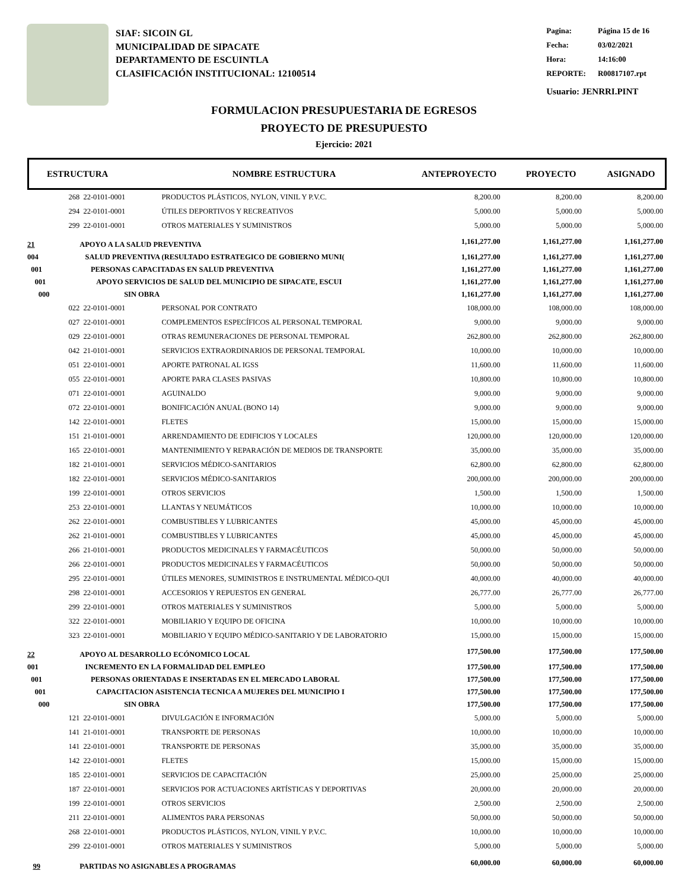SIAF: SICOIN GL
MUNICIPALIDAD DE SIPACATE
DEPARTAMENTO DE ESCUINTLA
CLASIFICACIÓN INSTITUCIONAL: 12100514
| Pagina: | Página 15 de 16 |
| Fecha: | 03/02/2021 |
| Hora: | 14:16:00 |
| REPORTE: | R00817107.rpt |
Usuario: JENRRI.PINT
FORMULACION PRESUPUESTARIA DE EGRESOS
PROYECTO DE PRESUPUESTO
Ejercicio: 2021
ESTRUCTURA NOMBRE ESTRUCTURA ANTEPROYECTO PROYECTO ASIGNADO
| 268 | 22-0101-0001 | PRODUCTOS PLÁSTICOS, NYLON, VINIL Y P.V.C. | 8,200.00 | 8,200.00 | 8,200.00 |
| 294 | 22-0101-0001 | ÚTILES DEPORTIVOS Y RECREATIVOS | 5,000.00 | 5,000.00 | 5,000.00 |
| 299 | 22-0101-0001 | OTROS MATERIALES Y SUMINISTROS | 5,000.00 | 5,000.00 | 5,000.00 |
| 21 | APOYO A LA SALUD PREVENTIVA | | 1,161,277.00 | 1,161,277.00 | 1,161,277.00 |
| 004 | SALUD PREVENTIVA (RESULTADO ESTRATEGICO DE GOBIERNO MUNI( | | 1,161,277.00 | 1,161,277.00 | 1,161,277.00 |
| 001 | PERSONAS CAPACITADAS EN SALUD PREVENTIVA | | 1,161,277.00 | 1,161,277.00 | 1,161,277.00 |
| 001 | APOYO SERVICIOS DE SALUD DEL MUNICIPIO DE SIPACATE, ESCUI | | 1,161,277.00 | 1,161,277.00 | 1,161,277.00 |
| 000 | SIN OBRA | | 1,161,277.00 | 1,161,277.00 | 1,161,277.00 |
| 022 | 22-0101-0001 | PERSONAL POR CONTRATO | 108,000.00 | 108,000.00 | 108,000.00 |
| 027 | 22-0101-0001 | COMPLEMENTOS ESPECÍFICOS AL PERSONAL TEMPORAL | 9,000.00 | 9,000.00 | 9,000.00 |
| 029 | 22-0101-0001 | OTRAS REMUNERACIONES DE PERSONAL TEMPORAL | 262,800.00 | 262,800.00 | 262,800.00 |
| 042 | 21-0101-0001 | SERVICIOS EXTRAORDINARIOS DE PERSONAL TEMPORAL | 10,000.00 | 10,000.00 | 10,000.00 |
| 051 | 22-0101-0001 | APORTE PATRONAL AL IGSS | 11,600.00 | 11,600.00 | 11,600.00 |
| 055 | 22-0101-0001 | APORTE PARA CLASES PASIVAS | 10,800.00 | 10,800.00 | 10,800.00 |
| 071 | 22-0101-0001 | AGUINALDO | 9,000.00 | 9,000.00 | 9,000.00 |
| 072 | 22-0101-0001 | BONIFICACIÓN ANUAL (BONO 14) | 9,000.00 | 9,000.00 | 9,000.00 |
| 142 | 22-0101-0001 | FLETES | 15,000.00 | 15,000.00 | 15,000.00 |
| 151 | 21-0101-0001 | ARRENDAMIENTO DE EDIFICIOS Y LOCALES | 120,000.00 | 120,000.00 | 120,000.00 |
| 165 | 22-0101-0001 | MANTENIMIENTO Y REPARACIÓN DE MEDIOS DE TRANSPORTE | 35,000.00 | 35,000.00 | 35,000.00 |
| 182 | 21-0101-0001 | SERVICIOS MÉDICO-SANITARIOS | 62,800.00 | 62,800.00 | 62,800.00 |
| 182 | 22-0101-0001 | SERVICIOS MÉDICO-SANITARIOS | 200,000.00 | 200,000.00 | 200,000.00 |
| 199 | 22-0101-0001 | OTROS SERVICIOS | 1,500.00 | 1,500.00 | 1,500.00 |
| 253 | 22-0101-0001 | LLANTAS Y NEUMÁTICOS | 10,000.00 | 10,000.00 | 10,000.00 |
| 262 | 22-0101-0001 | COMBUSTIBLES Y LUBRICANTES | 45,000.00 | 45,000.00 | 45,000.00 |
| 262 | 21-0101-0001 | COMBUSTIBLES Y LUBRICANTES | 45,000.00 | 45,000.00 | 45,000.00 |
| 266 | 21-0101-0001 | PRODUCTOS MEDICINALES Y FARMACÉUTICOS | 50,000.00 | 50,000.00 | 50,000.00 |
| 266 | 22-0101-0001 | PRODUCTOS MEDICINALES Y FARMACÉUTICOS | 50,000.00 | 50,000.00 | 50,000.00 |
| 295 | 22-0101-0001 | ÚTILES MENORES, SUMINISTROS E INSTRUMENTAL MÉDICO-QUI | 40,000.00 | 40,000.00 | 40,000.00 |
| 298 | 22-0101-0001 | ACCESORIOS Y REPUESTOS EN GENERAL | 26,777.00 | 26,777.00 | 26,777.00 |
| 299 | 22-0101-0001 | OTROS MATERIALES Y SUMINISTROS | 5,000.00 | 5,000.00 | 5,000.00 |
| 322 | 22-0101-0001 | MOBILIARIO Y EQUIPO DE OFICINA | 10,000.00 | 10,000.00 | 10,000.00 |
| 323 | 22-0101-0001 | MOBILIARIO Y EQUIPO MÉDICO-SANITARIO Y DE LABORATORIO | 15,000.00 | 15,000.00 | 15,000.00 |
| 22 | APOYO AL DESARROLLO ECÓNOMICO LOCAL | | 177,500.00 | 177,500.00 | 177,500.00 |
| 001 | INCREMENTO EN LA FORMALIDAD DEL EMPLEO | | 177,500.00 | 177,500.00 | 177,500.00 |
| 001 | PERSONAS ORIENTADAS E INSERTADAS EN EL MERCADO LABORAL | | 177,500.00 | 177,500.00 | 177,500.00 |
| 001 | CAPACITACION ASISTENCIA TECNICA A MUJERES DEL MUNICIPIO I | | 177,500.00 | 177,500.00 | 177,500.00 |
| 000 | SIN OBRA | | 177,500.00 | 177,500.00 | 177,500.00 |
| 121 | 22-0101-0001 | DIVULGACIÓN E INFORMACIÓN | 5,000.00 | 5,000.00 | 5,000.00 |
| 141 | 21-0101-0001 | TRANSPORTE DE PERSONAS | 10,000.00 | 10,000.00 | 10,000.00 |
| 141 | 22-0101-0001 | TRANSPORTE DE PERSONAS | 35,000.00 | 35,000.00 | 35,000.00 |
| 142 | 22-0101-0001 | FLETES | 15,000.00 | 15,000.00 | 15,000.00 |
| 185 | 22-0101-0001 | SERVICIOS DE CAPACITACIÓN | 25,000.00 | 25,000.00 | 25,000.00 |
| 187 | 22-0101-0001 | SERVICIOS POR ACTUACIONES ARTÍSTICAS Y DEPORTIVAS | 20,000.00 | 20,000.00 | 20,000.00 |
| 199 | 22-0101-0001 | OTROS SERVICIOS | 2,500.00 | 2,500.00 | 2,500.00 |
| 211 | 22-0101-0001 | ALIMENTOS PARA PERSONAS | 50,000.00 | 50,000.00 | 50,000.00 |
| 268 | 22-0101-0001 | PRODUCTOS PLÁSTICOS, NYLON, VINIL Y P.V.C. | 10,000.00 | 10,000.00 | 10,000.00 |
| 299 | 22-0101-0001 | OTROS MATERIALES Y SUMINISTROS | 5,000.00 | 5,000.00 | 5,000.00 |
| 99 | PARTIDAS NO ASIGNABLES A PROGRAMAS | | 60,000.00 | 60,000.00 | 60,000.00 |